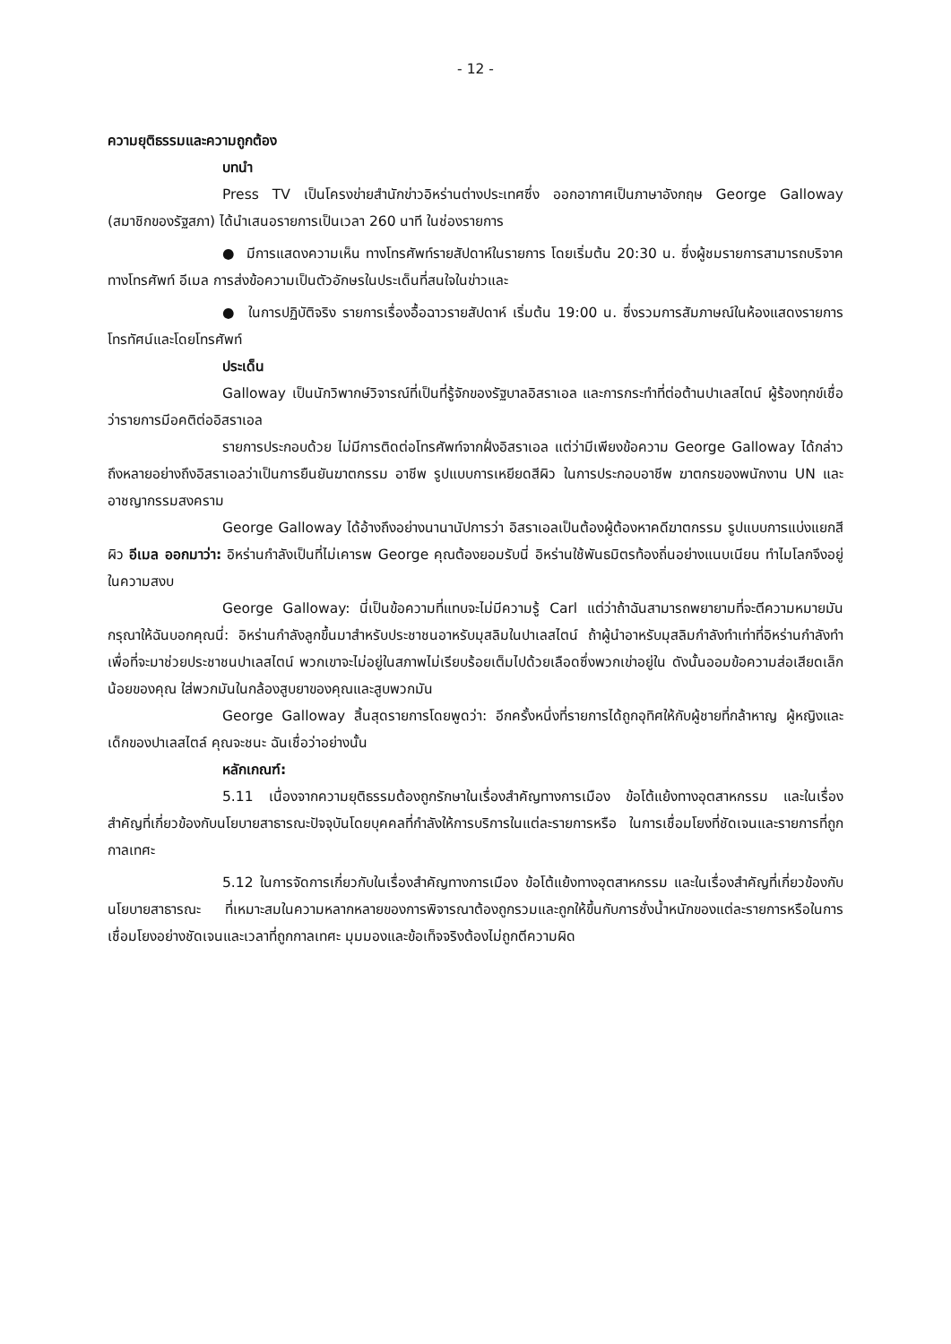- 12 -
ความยุติธรรมและความถูกต้อง
บทนำ
Press TV เป็นโครงข่ายสำนักข่าวอิหร่านต่างประเทศซึ่ง ออกอากาศเป็นภาษาอังกฤษ George Galloway (สมาชิกของรัฐสภา) ได้นำเสนอรายการเป็นเวลา 260 นาที ในช่องรายการ
● มีการแสดงความเห็น ทางโทรศัพท์รายสัปดาห์ในรายการ โดยเริ่มต้น 20:30 น. ซึ่งผู้ชมรายการสามารถบริจาคทางโทรศัพท์ อีเมล การส่งข้อความเป็นตัวอักษรในประเด็นที่สนใจในข่าวและ
● ในการปฏิบัติจริง รายการเรื่องอื้อฉาวรายสัปดาห์ เริ่มต้น 19:00 น. ซึ่งรวมการสัมภาษณ์ในห้องแสดงรายการโทรทัศน์และโดยโทรศัพท์
ประเด็น
Galloway เป็นนักวิพากษ์วิจารณ์ที่เป็นที่รู้จักของรัฐบาลอิสราเอล และการกระทำที่ต่อต้านปาเลสไตน์ ผู้ร้องทุกข์เชื่อว่ารายการมีอคติต่ออิสราเอล
รายการประกอบด้วย ไม่มีการติดต่อโทรศัพท์จากฝั่งอิสราเอล แต่ว่ามีเพียงข้อความ George Galloway ได้กล่าวถึงหลายอย่างถึงอิสราเอลว่าเป็นการยืนยันฆาตกรรม อาชีพ รูปแบบการเหยียดสีผิว ในการประกอบอาชีพ ฆาตกรของพนักงาน UN และ อาชญากรรมสงคราม
George Galloway ได้อ้างถึงอย่างนานานัปการว่า อิสราเอลเป็นต้องผู้ต้องหาคดีฆาตกรรม รูปแบบการแบ่งแยกสีผิว อีเมล ออกมาว่า: อิหร่านกำลังเป็นที่ไม่เคารพ George คุณต้องยอมรับนี่ อิหร่านใช้พันธมิตรท้องถิ่นอย่างแนบเนียน ทำไมโลกจึงอยู่ในความสงบ
George Galloway: นี่เป็นข้อความที่แทบจะไม่มีความรู้ Carl แต่ว่าถ้าฉันสามารถพยายามที่จะตีความหมายมัน กรุณาให้ฉันบอกคุณนี่: อิหร่านกำลังลูกขึ้นมาสำหรับประชาชนอาหรับมุสลิมในปาเลสไตน์ ถ้าผู้นำอาหรับมุสลิมกำลังทำเท่าที่อิหร่านกำลังทำเพื่อที่จะมาช่วยประชาชนปาเลสไตน์ พวกเขาจะไม่อยู่ในสภาพไม่เรียบร้อยเต็มไปด้วยเลือดซึ่งพวกเข่าอยู่ใน ดังนั้นออมข้อความส่อเสียดเล็กน้อยของคุณ ใส่พวกมันในกล้องสูบยาของคุณและสูบพวกมัน
George Galloway สิ้นสุดรายการโดยพูดว่า: อีกครั้งหนึ่งที่รายการได้ถูกอุทิศให้กับผู้ชายที่กล้าหาญ ผู้หญิงและเด็กของปาเลสไตล์ คุณจะชนะ ฉันเชื่อว่าอย่างนั้น
หลักเกณฑ์:
5.11 เนื่องจากความยุติธรรมต้องถูกรักษาในเรื่องสำคัญทางการเมือง ข้อโต้แย้งทางอุตสาหกรรม และในเรื่องสำคัญที่เกี่ยวข้องกับนโยบายสาธารณะปัจจุบันโดยบุคคลที่กำลังให้การบริการในแต่ละรายการหรือ ในการเชื่อมโยงที่ชัดเจนและรายการที่ถูกกาลเทศะ
5.12 ในการจัดการเกี่ยวกับในเรื่องสำคัญทางการเมือง ข้อโต้แย้งทางอุตสาหกรรม และในเรื่องสำคัญที่เกี่ยวข้องกับนโยบายสาธารณะ ที่เหมาะสมในความหลากหลายของการพิจารณาต้องถูกรวมและถูกให้ขึ้นกับการชั่งน้ำหนักของแต่ละรายการหรือในการเชื่อมโยงอย่างชัดเจนและเวลาที่ถูกกาลเทศะ มุมมองและข้อเท็จจริงต้องไม่ถูกตีความผิด